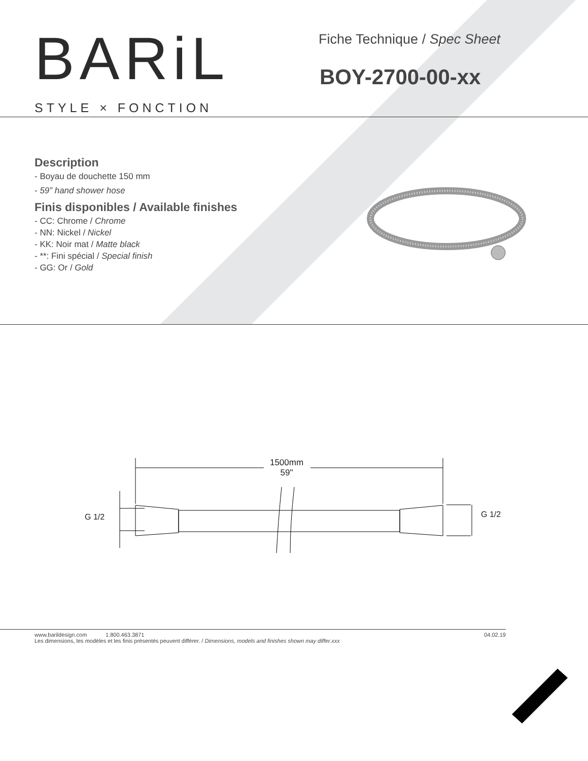BARiL
STYLE × FONCTION
Fiche Technique / Spec Sheet
BOY-2700-00-xx
Description
- Boyau de douchette 150 mm
- 59” hand shower hose
Finis disponibles / Available finishes
- CC: Chrome / Chrome
- NN: Nickel / Nickel
- KK: Noir mat / Matte black
- **: Fini spécial / Special finish
- GG: Or / Gold
1500mm
59"
G 1/2 G 1/2
www.barildesign.com 1.800.463.3871 04.02.19
Les dimensions, les modèles et les finis présentés peuvent différer. / Dimensions, models and finishes shown may differ.xxx